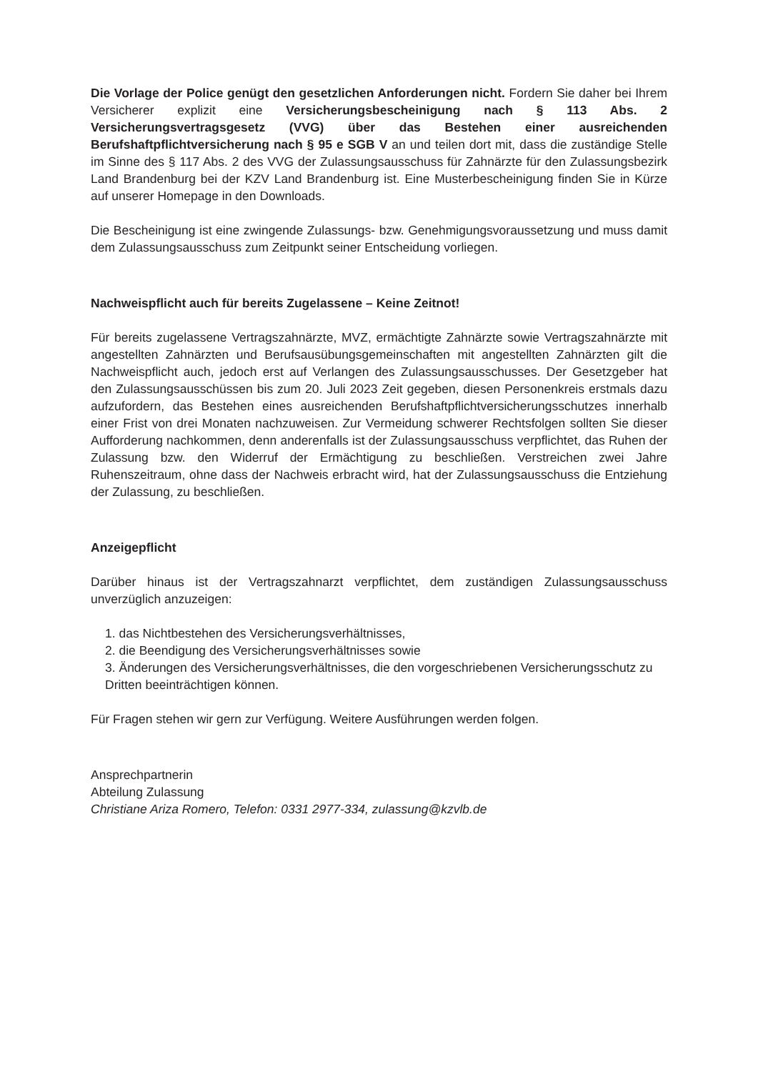Die Vorlage der Police genügt den gesetzlichen Anforderungen nicht. Fordern Sie daher bei Ihrem Versicherer explizit eine Versicherungsbescheinigung nach § 113 Abs. 2 Versicherungsvertragsgesetz (VVG) über das Bestehen einer ausreichenden Berufshaftpflichtversicherung nach § 95 e SGB V an und teilen dort mit, dass die zuständige Stelle im Sinne des § 117 Abs. 2 des VVG der Zulassungsausschuss für Zahnärzte für den Zulassungsbezirk Land Brandenburg bei der KZV Land Brandenburg ist. Eine Musterbescheinigung finden Sie in Kürze auf unserer Homepage in den Downloads.
Die Bescheinigung ist eine zwingende Zulassungs- bzw. Genehmigungsvoraussetzung und muss damit dem Zulassungsausschuss zum Zeitpunkt seiner Entscheidung vorliegen.
Nachweispflicht auch für bereits Zugelassene – Keine Zeitnot!
Für bereits zugelassene Vertragszahnärzte, MVZ, ermächtigte Zahnärzte sowie Vertragszahnärzte mit angestellten Zahnärzten und Berufsausübungsgemeinschaften mit angestellten Zahnärzten gilt die Nachweispflicht auch, jedoch erst auf Verlangen des Zulassungsausschusses. Der Gesetzgeber hat den Zulassungsausschüssen bis zum 20. Juli 2023 Zeit gegeben, diesen Personenkreis erstmals dazu aufzufordern, das Bestehen eines ausreichenden Berufshaftpflichtversicherungsschutzes innerhalb einer Frist von drei Monaten nachzuweisen. Zur Vermeidung schwerer Rechtsfolgen sollten Sie dieser Aufforderung nachkommen, denn anderenfalls ist der Zulassungsausschuss verpflichtet, das Ruhen der Zulassung bzw. den Widerruf der Ermächtigung zu beschließen. Verstreichen zwei Jahre Ruhenszeitraum, ohne dass der Nachweis erbracht wird, hat der Zulassungsausschuss die Entziehung der Zulassung, zu beschließen.
Anzeigepflicht
Darüber hinaus ist der Vertragszahnarzt verpflichtet, dem zuständigen Zulassungsausschuss unverzüglich anzuzeigen:
1. das Nichtbestehen des Versicherungsverhältnisses,
2. die Beendigung des Versicherungsverhältnisses sowie
3. Änderungen des Versicherungsverhältnisses, die den vorgeschriebenen Versicherungsschutz zu Dritten beeinträchtigen können.
Für Fragen stehen wir gern zur Verfügung. Weitere Ausführungen werden folgen.
Ansprechpartnerin
Abteilung Zulassung
Christiane Ariza Romero, Telefon: 0331 2977-334, zulassung@kzvlb.de